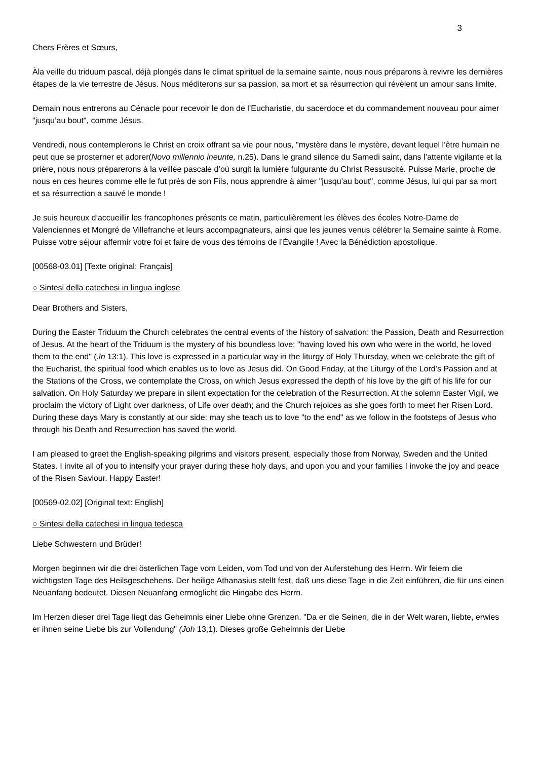3
Chers Frères et Sœurs,
Àla veille du triduum pascal, déjà plongés dans le climat spirituel de la semaine sainte, nous nous préparons à revivre les dernières étapes de la vie terrestre de Jésus. Nous méditerons sur sa passion, sa mort et sa résurrection qui révèlent un amour sans limite.
Demain nous entrerons au Cénacle pour recevoir le don de l’Eucharistie, du sacerdoce et du commandement nouveau pour aimer "jusqu’au bout", comme Jésus.
Vendredi, nous contemplerons le Christ en croix offrant sa vie pour nous, "mystère dans le mystère, devant lequel l’être humain ne peut que se prosterner et adorer(Novo millennio ineunte, n.25). Dans le grand silence du Samedi saint, dans l’attente vigilante et la prière, nous nous préparerons à la veillée pascale d’où surgit la lumière fulgurante du Christ Ressuscité. Puisse Marie, proche de nous en ces heures comme elle le fut près de son Fils, nous apprendre à aimer "jusqu’au bout", comme Jésus, lui qui par sa mort et sa résurrection a sauvé le monde !
Je suis heureux d’accueillir les francophones présents ce matin, particulièrement les élèves des écoles Notre-Dame de Valenciennes et Mongré de Villefranche et leurs accompagnateurs, ainsi que les jeunes venus célébrer la Semaine sainte à Rome. Puisse votre séjour affermir votre foi et faire de vous des témoins de l’Évangile ! Avec la Bénédiction apostolique.
[00568-03.01] [Texte original: Français]
○ Sintesi della catechesi in lingua inglese
Dear Brothers and Sisters,
During the Easter Triduum the Church celebrates the central events of the history of salvation: the Passion, Death and Resurrection of Jesus. At the heart of the Triduum is the mystery of his boundless love: "having loved his own who were in the world, he loved them to the end" (Jn 13:1). This love is expressed in a particular way in the liturgy of Holy Thursday, when we celebrate the gift of the Eucharist, the spiritual food which enables us to love as Jesus did. On Good Friday, at the Liturgy of the Lord’s Passion and at the Stations of the Cross, we contemplate the Cross, on which Jesus expressed the depth of his love by the gift of his life for our salvation. On Holy Saturday we prepare in silent expectation for the celebration of the Resurrection. At the solemn Easter Vigil, we proclaim the victory of Light over darkness, of Life over death; and the Church rejoices as she goes forth to meet her Risen Lord. During these days Mary is constantly at our side: may she teach us to love "to the end" as we follow in the footsteps of Jesus who through his Death and Resurrection has saved the world.
I am pleased to greet the English-speaking pilgrims and visitors present, especially those from Norway, Sweden and the United States. I invite all of you to intensify your prayer during these holy days, and upon you and your families I invoke the joy and peace of the Risen Saviour. Happy Easter!
[00569-02.02] [Original text: English]
○ Sintesi della catechesi in lingua tedesca
Liebe Schwestern und Brüder!
Morgen beginnen wir die drei österlichen Tage vom Leiden, vom Tod und von der Auferstehung des Herrn. Wir feiern die wichtigsten Tage des Heilsgeschehens. Der heilige Athanasius stellt fest, daß uns diese Tage in die Zeit einführen, die für uns einen Neuanfang bedeutet. Diesen Neuanfang ermöglicht die Hingabe des Herrn.
Im Herzen dieser drei Tage liegt das Geheimnis einer Liebe ohne Grenzen. "Da er die Seinen, die in der Welt waren, liebte, erwies er ihnen seine Liebe bis zur Vollendung" (Joh 13,1). Dieses große Geheimnis der Liebe